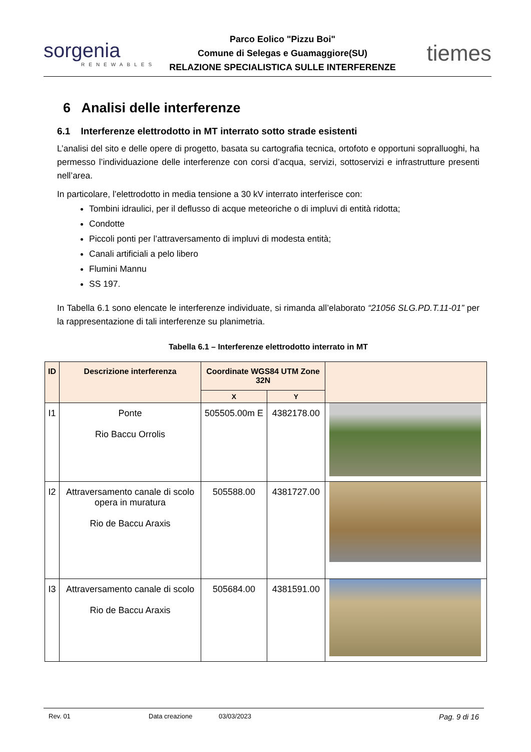sorgenia
RENEWABLES
Parco Eolico "Pizzu Boi"
Comune di Selegas e Guamaggiore(SU)
RELAZIONE SPECIALISTICA SULLE INTERFERENZE
tiemes
6 Analisi delle interferenze
6.1 Interferenze elettrodotto in MT interrato sotto strade esistenti
L’analisi del sito e delle opere di progetto, basata su cartografia tecnica, ortofoto e opportuni sopralluoghi, ha permesso l’individuazione delle interferenze con corsi d’acqua, servizi, sottoservizi e infrastrutture presenti nell’area.
In particolare, l’elettrodotto in media tensione a 30 kV interrato interferisce con:
Tombini idraulici, per il deflusso di acque meteoriche o di impluvi di entità ridotta;
Condotte
Piccoli ponti per l’attraversamento di impluvi di modesta entità;
Canali artificiali a pelo libero
Flumini Mannu
SS 197.
In Tabella 6.1 sono elencate le interferenze individuate, si rimanda all’elaborato “21056 SLG.PD.T.11-01” per la rappresentazione di tali interferenze su planimetria.
Tabella 6.1 – Interferenze elettrodotto interrato in MT
| ID | Descrizione interferenza | Coordinate WGS84 UTM Zone 32N | | |
| --- | --- | --- | --- | --- |
| | | X | Y | |
| I1 | Ponte Rio Baccu Orrolis | 505505.00m E | 4382178.00 | |
| I2 | Attraversamento canale di scolo opera in muratura Rio de Baccu Araxis | 505588.00 | 4381727.00 | |
| I3 | Attraversamento canale di scolo Rio de Baccu Araxis | 505684.00 | 4381591.00 | |
Rev. 01 Data creazione 03/03/2023 Pag. 9 di 16